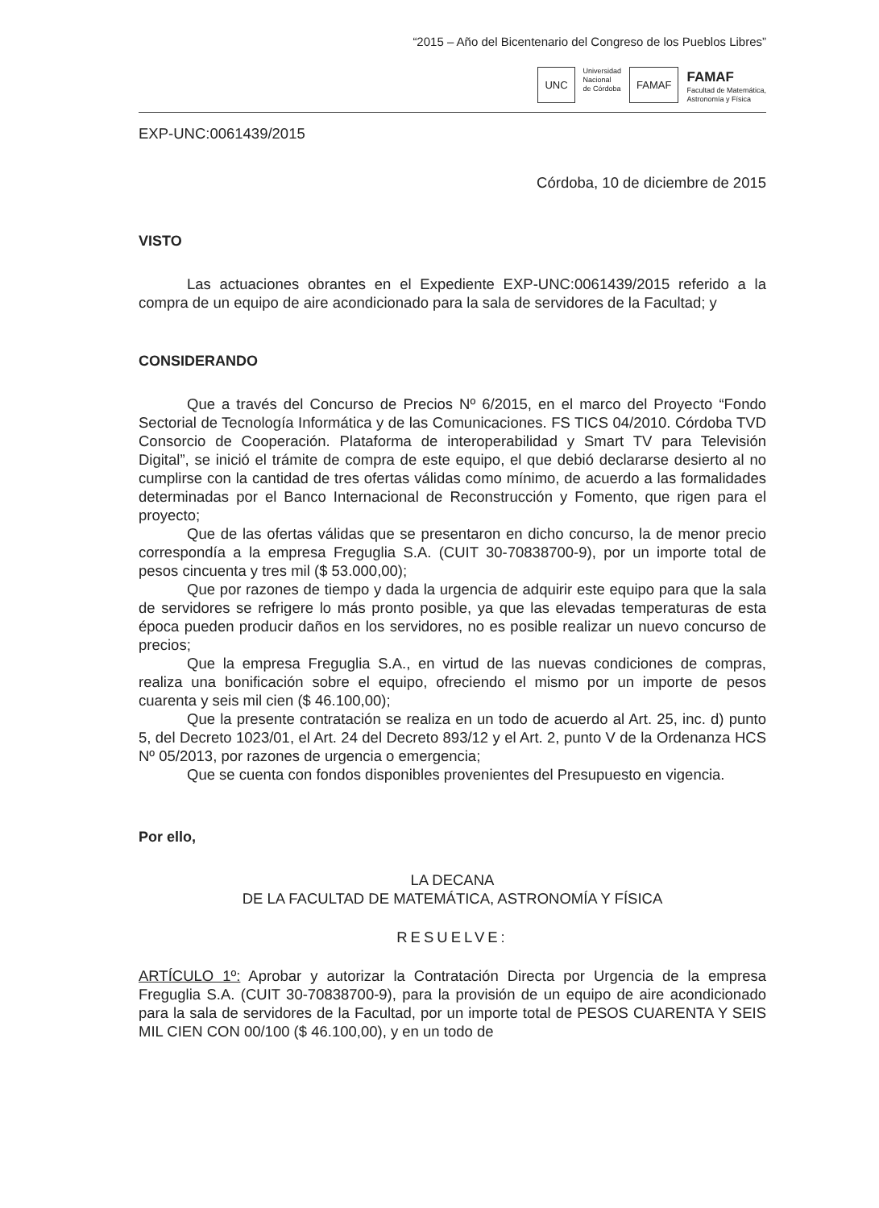“2015 – Año del Bicentenario del Congreso de los Pueblos Libres”
UNC
Universidad
Nacional
de Córdoba
FAMAF
FAMAF
Facultad de Matemática,
Astronomía y Física
EXP-UNC:0061439/2015
Córdoba, 10 de diciembre de 2015
VISTO
Las actuaciones obrantes en el Expediente EXP-UNC:0061439/2015 referido a la compra de un equipo de aire acondicionado para la sala de servidores de la Facultad; y
CONSIDERANDO
Que a través del Concurso de Precios Nº 6/2015, en el marco del Proyecto “Fondo Sectorial de Tecnología Informática y de las Comunicaciones. FS TICS 04/2010. Córdoba TVD Consorcio de Cooperación. Plataforma de interoperabilidad y Smart TV para Televisión Digital”, se inició el trámite de compra de este equipo, el que debió declararse desierto al no cumplirse con la cantidad de tres ofertas válidas como mínimo, de acuerdo a las formalidades determinadas por el Banco Internacional de Reconstrucción y Fomento, que rigen para el proyecto;
Que de las ofertas válidas que se presentaron en dicho concurso, la de menor precio correspondía a la empresa Freguglia S.A. (CUIT 30-70838700-9), por un importe total de pesos cincuenta y tres mil ($ 53.000,00);
Que por razones de tiempo y dada la urgencia de adquirir este equipo para que la sala de servidores se refrigere lo más pronto posible, ya que las elevadas temperaturas de esta época pueden producir daños en los servidores, no es posible realizar un nuevo concurso de precios;
Que la empresa Freguglia S.A., en virtud de las nuevas condiciones de compras, realiza una bonificación sobre el equipo, ofreciendo el mismo por un importe de pesos cuarenta y seis mil cien ($ 46.100,00);
Que la presente contratación se realiza en un todo de acuerdo al Art. 25, inc. d) punto 5, del Decreto 1023/01, el Art. 24 del Decreto 893/12 y el Art. 2, punto V de la Ordenanza HCS Nº 05/2013, por razones de urgencia o emergencia;
Que se cuenta con fondos disponibles provenientes del Presupuesto en vigencia.
Por ello,
LA DECANA
DE LA FACULTAD DE MATEMÁTICA, ASTRONOMÍA Y FÍSICA
RESUELVE:
ARTÍCULO 1º: Aprobar y autorizar la Contratación Directa por Urgencia de la empresa Freguglia S.A. (CUIT 30-70838700-9), para la provisión de un equipo de aire acondicionado para la sala de servidores de la Facultad, por un importe total de PESOS CUARENTA Y SEIS MIL CIEN CON 00/100 ($ 46.100,00), y en un todo de